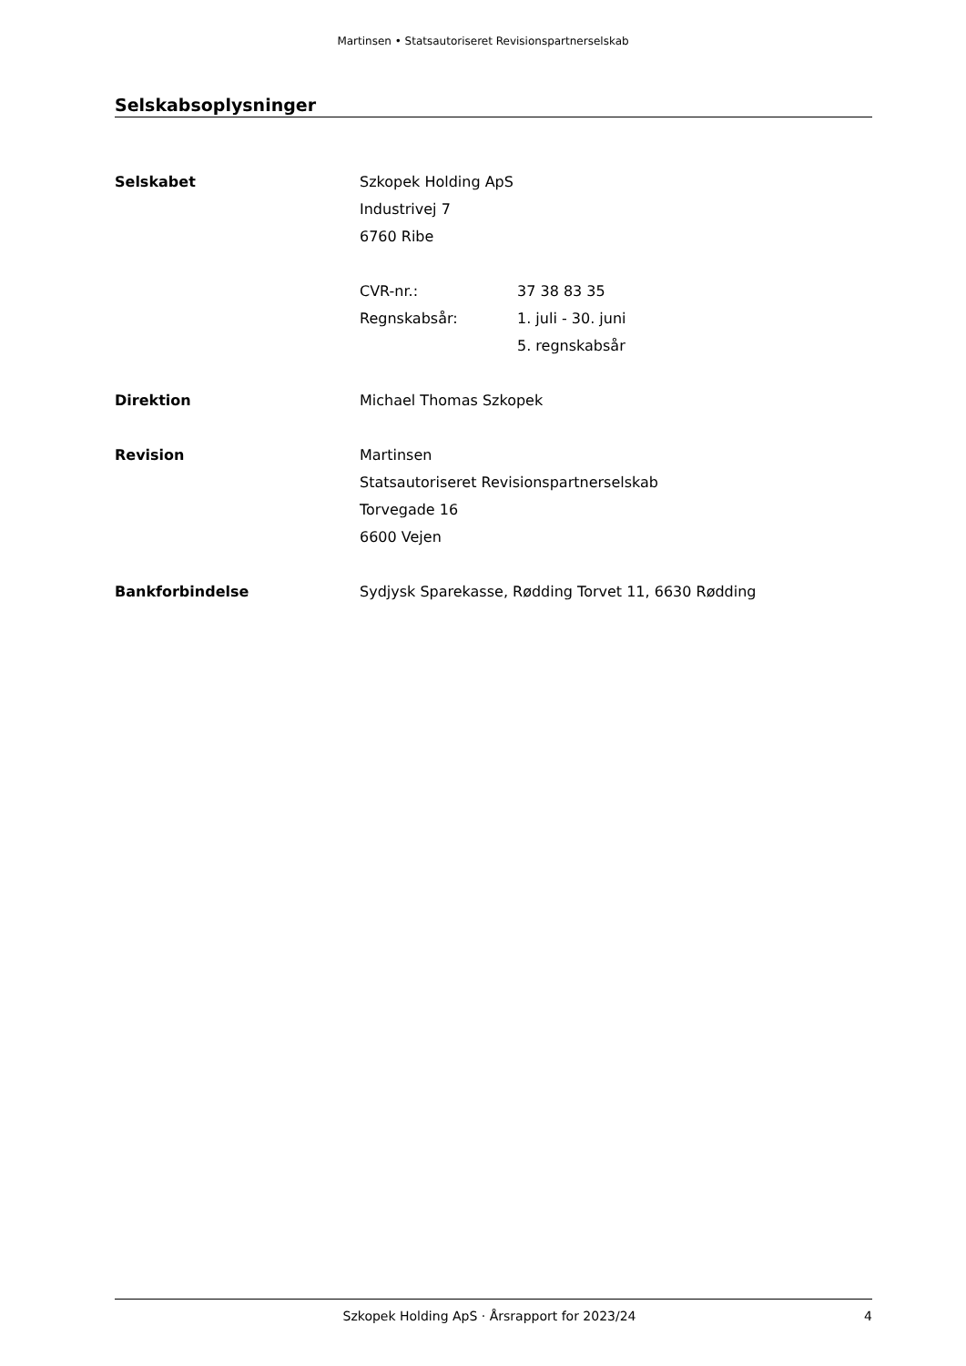Martinsen • Statsautoriseret Revisionspartnerselskab
Selskabsoplysninger
Selskabet Szkopek Holding ApS
Industrivej 7
6760 Ribe
CVR-nr.: 37 38 83 35
Regnskabsår: 1. juli - 30. juni
5. regnskabsår
Direktion Michael Thomas Szkopek
Revision Martinsen
Statsautoriseret Revisionspartnerselskab
Torvegade 16
6600 Vejen
Bankforbindelse Sydjysk Sparekasse, Rødding Torvet 11, 6630 Rødding
Szkopek Holding ApS · Årsrapport for 2023/24
4